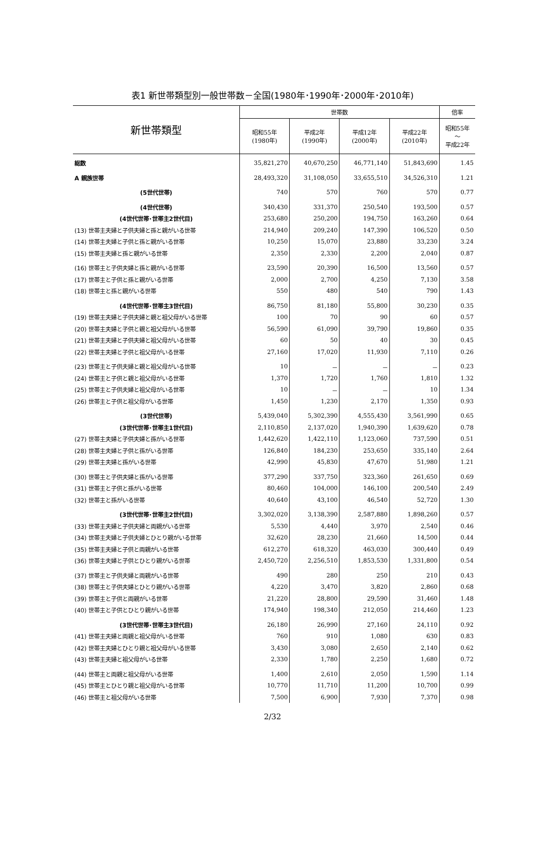表1 新世帯類型別一般世帯数－全国(1980年･1990年･2000年･2010年)
| 新世帯類型 | 世帯数 | | | | 倍率 |
| --- | --- | --- | --- | --- | --- |
| | 昭和55年 (1980年) | 平成2年 (1990年) | 平成12年 (2000年) | 平成22年 (2010年) | 昭和55年 ～ 平成22年 |
| 総数 | 35,821,270 | 40,670,250 | 46,771,140 | 51,843,690 | 1.45 |
| A 親族世帯 | 28,493,320 | 31,108,050 | 33,655,510 | 34,526,310 | 1.21 |
| (5世代世帯) | 740 | 570 | 760 | 570 | 0.77 |
| (4世代世帯) | 340,430 | 331,370 | 250,540 | 193,500 | 0.57 |
| (4世代世帯･世帯主2世代目) | 253,680 | 250,200 | 194,750 | 163,260 | 0.64 |
| (13) 世帯主夫婦と子供夫婦と孫と親がいる世帯 | 214,940 | 209,240 | 147,390 | 106,520 | 0.50 |
| (14) 世帯主夫婦と子供と孫と親がいる世帯 | 10,250 | 15,070 | 23,880 | 33,230 | 3.24 |
| (15) 世帯主夫婦と孫と親がいる世帯 | 2,350 | 2,330 | 2,200 | 2,040 | 0.87 |
| (16) 世帯主と子供夫婦と孫と親がいる世帯 | 23,590 | 20,390 | 16,500 | 13,560 | 0.57 |
| (17) 世帯主と子供と孫と親がいる世帯 | 2,000 | 2,700 | 4,250 | 7,130 | 3.58 |
| (18) 世帯主と孫と親がいる世帯 | 550 | 480 | 540 | 790 | 1.43 |
| (4世代世帯･世帯主3世代目) | 86,750 | 81,180 | 55,800 | 30,230 | 0.35 |
| (19) 世帯主夫婦と子供夫婦と親と祖父母がいる世帯 | 100 | 70 | 90 | 60 | 0.57 |
| (20) 世帯主夫婦と子供と親と祖父母がいる世帯 | 56,590 | 61,090 | 39,790 | 19,860 | 0.35 |
| (21) 世帯主夫婦と子供夫婦と祖父母がいる世帯 | 60 | 50 | 40 | 30 | 0.45 |
| (22) 世帯主夫婦と子供と祖父母がいる世帯 | 27,160 | 17,020 | 11,930 | 7,110 | 0.26 |
| (23) 世帯主と子供夫婦と親と祖父母がいる世帯 | 10 | － | － | － | 0.23 |
| (24) 世帯主と子供と親と祖父母がいる世帯 | 1,370 | 1,720 | 1,760 | 1,810 | 1.32 |
| (25) 世帯主と子供夫婦と祖父母がいる世帯 | 10 | － | － | 10 | 1.34 |
| (26) 世帯主と子供と祖父母がいる世帯 | 1,450 | 1,230 | 2,170 | 1,350 | 0.93 |
| (3世代世帯) | 5,439,040 | 5,302,390 | 4,555,430 | 3,561,990 | 0.65 |
| (3世代世帯･世帯主1世代目) | 2,110,850 | 2,137,020 | 1,940,390 | 1,639,620 | 0.78 |
| (27) 世帯主夫婦と子供夫婦と孫がいる世帯 | 1,442,620 | 1,422,110 | 1,123,060 | 737,590 | 0.51 |
| (28) 世帯主夫婦と子供と孫がいる世帯 | 126,840 | 184,230 | 253,650 | 335,140 | 2.64 |
| (29) 世帯主夫婦と孫がいる世帯 | 42,990 | 45,830 | 47,670 | 51,980 | 1.21 |
| (30) 世帯主と子供夫婦と孫がいる世帯 | 377,290 | 337,750 | 323,360 | 261,650 | 0.69 |
| (31) 世帯主と子供と孫がいる世帯 | 80,460 | 104,000 | 146,100 | 200,540 | 2.49 |
| (32) 世帯主と孫がいる世帯 | 40,640 | 43,100 | 46,540 | 52,720 | 1.30 |
| (3世代世帯･世帯主2世代目) | 3,302,020 | 3,138,390 | 2,587,880 | 1,898,260 | 0.57 |
| (33) 世帯主夫婦と子供夫婦と両親がいる世帯 | 5,530 | 4,440 | 3,970 | 2,540 | 0.46 |
| (34) 世帯主夫婦と子供夫婦とひとり親がいる世帯 | 32,620 | 28,230 | 21,660 | 14,500 | 0.44 |
| (35) 世帯主夫婦と子供と両親がいる世帯 | 612,270 | 618,320 | 463,030 | 300,440 | 0.49 |
| (36) 世帯主夫婦と子供とひとり親がいる世帯 | 2,450,720 | 2,256,510 | 1,853,530 | 1,331,800 | 0.54 |
| (37) 世帯主と子供夫婦と両親がいる世帯 | 490 | 280 | 250 | 210 | 0.43 |
| (38) 世帯主と子供夫婦とひとり親がいる世帯 | 4,220 | 3,470 | 3,820 | 2,860 | 0.68 |
| (39) 世帯主と子供と両親がいる世帯 | 21,220 | 28,800 | 29,590 | 31,460 | 1.48 |
| (40) 世帯主と子供とひとり親がいる世帯 | 174,940 | 198,340 | 212,050 | 214,460 | 1.23 |
| (3世代世帯･世帯主3世代目) | 26,180 | 26,990 | 27,160 | 24,110 | 0.92 |
| (41) 世帯主夫婦と両親と祖父母がいる世帯 | 760 | 910 | 1,080 | 630 | 0.83 |
| (42) 世帯主夫婦とひとり親と祖父母がいる世帯 | 3,430 | 3,080 | 2,650 | 2,140 | 0.62 |
| (43) 世帯主夫婦と祖父母がいる世帯 | 2,330 | 1,780 | 2,250 | 1,680 | 0.72 |
| (44) 世帯主と両親と祖父母がいる世帯 | 1,400 | 2,610 | 2,050 | 1,590 | 1.14 |
| (45) 世帯主とひとり親と祖父母がいる世帯 | 10,770 | 11,710 | 11,200 | 10,700 | 0.99 |
| (46) 世帯主と祖父母がいる世帯 | 7,500 | 6,900 | 7,930 | 7,370 | 0.98 |
2/32